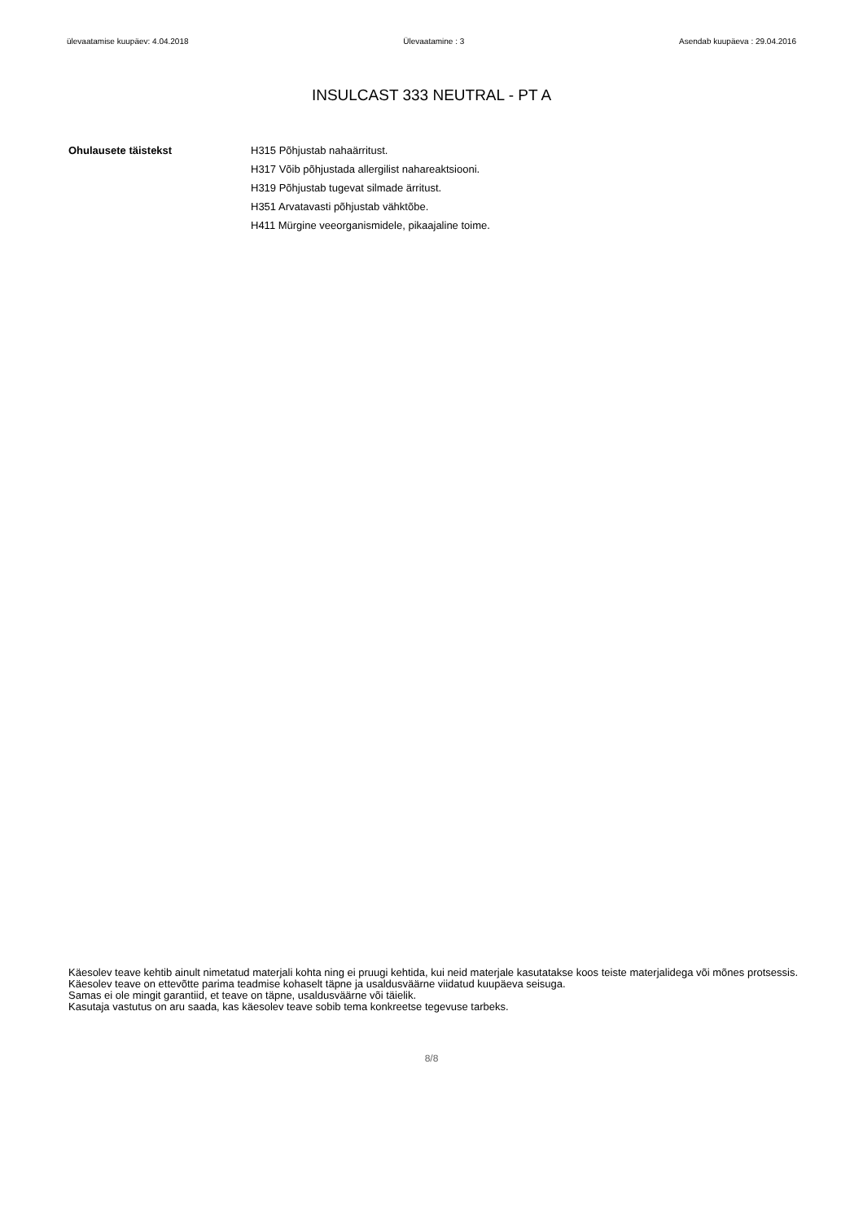ülevaatamise kuupäev: 4.04.2018 Ülevaatamine : 3 Asendab kuupäeva : 29.04.2016
INSULCAST 333 NEUTRAL - PT A
Ohulausete täistekst H315 Põhjustab nahaärritust.
H317 Võib põhjustada allergilist nahareaktsiooni.
H319 Põhjustab tugevat silmade ärritust.
H351 Arvatavasti põhjustab vähktõbe.
H411 Mürgine veeorganismidele, pikaajaline toime.
Käesolev teave kehtib ainult nimetatud materjali kohta ning ei pruugi kehtida, kui neid materjale kasutatakse koos teiste materjalidega või mõnes protsessis. Käesolev teave on ettevõtte parima teadmise kohaselt täpne ja usaldusväärne viidatud kuupäeva seisuga.
Samas ei ole mingit garantiid, et teave on täpne, usaldusväärne või täielik.
Kasutaja vastutus on aru saada, kas käesolev teave sobib tema konkreetse tegevuse tarbeks.
8/8